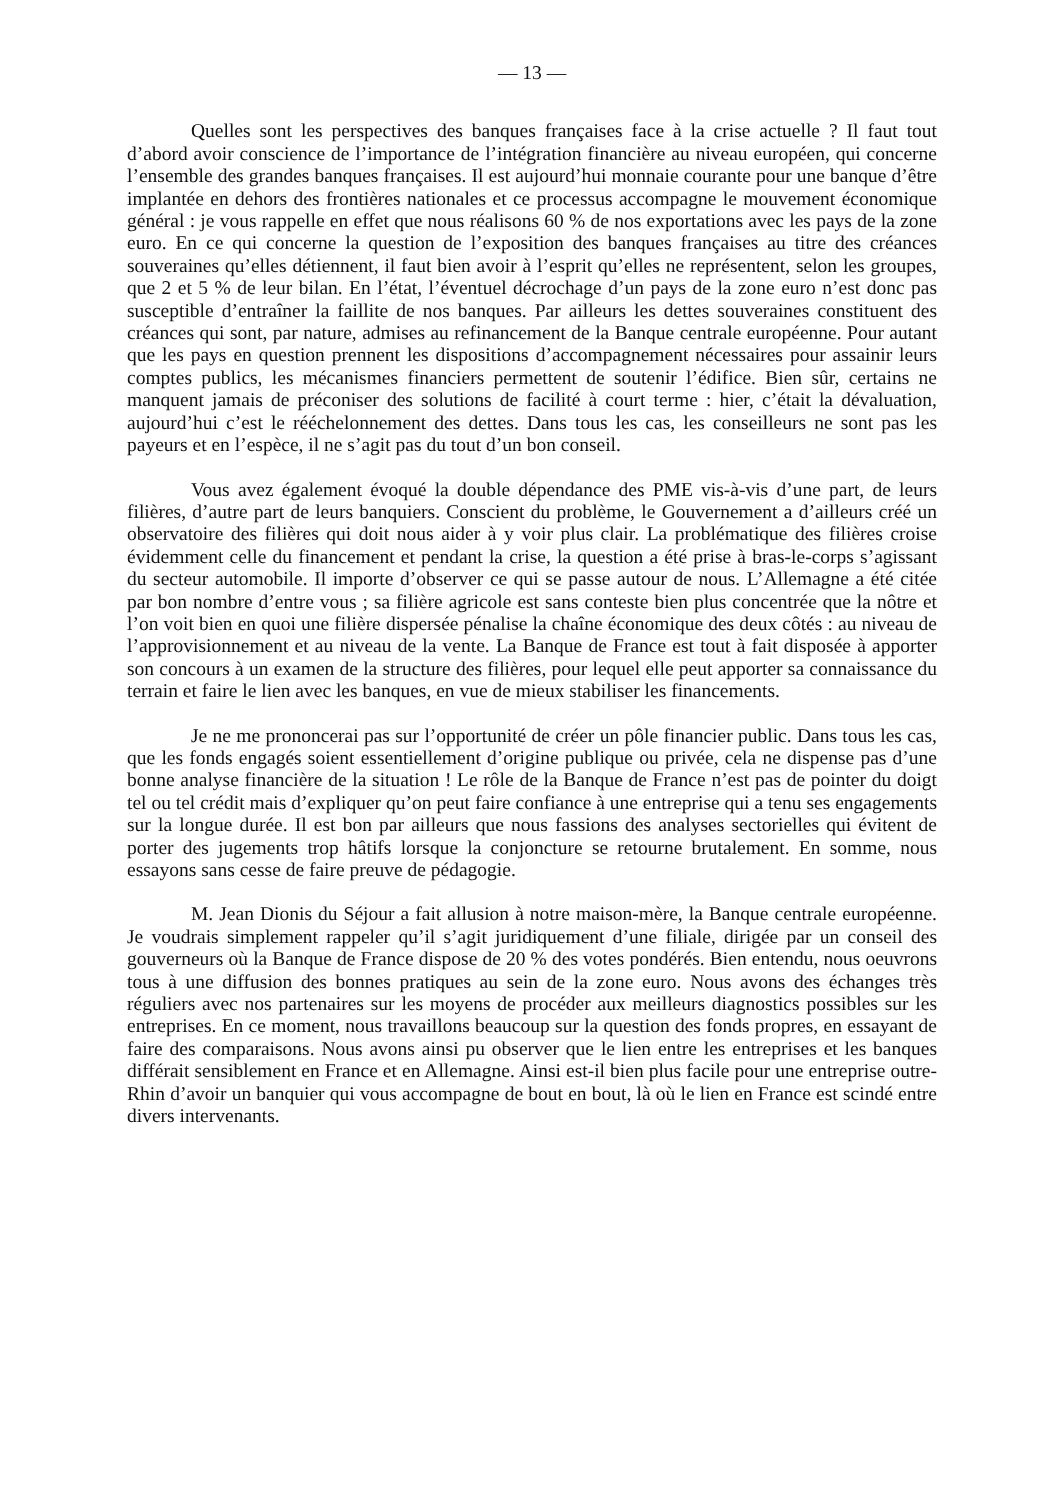— 13 —
Quelles sont les perspectives des banques françaises face à la crise actuelle ? Il faut tout d’abord avoir conscience de l’importance de l’intégration financière au niveau européen, qui concerne l’ensemble des grandes banques françaises. Il est aujourd’hui monnaie courante pour une banque d’être implantée en dehors des frontières nationales et ce processus accompagne le mouvement économique général : je vous rappelle en effet que nous réalisons 60 % de nos exportations avec les pays de la zone euro. En ce qui concerne la question de l’exposition des banques françaises au titre des créances souveraines qu’elles détiennent, il faut bien avoir à l’esprit qu’elles ne représentent, selon les groupes, que 2 et 5 % de leur bilan. En l’état, l’éventuel décrochage d’un pays de la zone euro n’est donc pas susceptible d’entraîner la faillite de nos banques. Par ailleurs les dettes souveraines constituent des créances qui sont, par nature, admises au refinancement de la Banque centrale européenne. Pour autant que les pays en question prennent les dispositions d’accompagnement nécessaires pour assainir leurs comptes publics, les mécanismes financiers permettent de soutenir l’édifice. Bien sûr, certains ne manquent jamais de préconiser des solutions de facilité à court terme : hier, c’était la dévaluation, aujourd’hui c’est le rééchelonnement des dettes. Dans tous les cas, les conseilleurs ne sont pas les payeurs et en l’espèce, il ne s’agit pas du tout d’un bon conseil.
Vous avez également évoqué la double dépendance des PME vis-à-vis d’une part, de leurs filières, d’autre part de leurs banquiers. Conscient du problème, le Gouvernement a d’ailleurs créé un observatoire des filières qui doit nous aider à y voir plus clair. La problématique des filières croise évidemment celle du financement et pendant la crise, la question a été prise à bras-le-corps s’agissant du secteur automobile. Il importe d’observer ce qui se passe autour de nous. L’Allemagne a été citée par bon nombre d’entre vous ; sa filière agricole est sans conteste bien plus concentrée que la nôtre et l’on voit bien en quoi une filière dispersée pénalise la chaîne économique des deux côtés : au niveau de l’approvisionnement et au niveau de la vente. La Banque de France est tout à fait disposée à apporter son concours à un examen de la structure des filières, pour lequel elle peut apporter sa connaissance du terrain et faire le lien avec les banques, en vue de mieux stabiliser les financements.
Je ne me prononcerai pas sur l’opportunité de créer un pôle financier public. Dans tous les cas, que les fonds engagés soient essentiellement d’origine publique ou privée, cela ne dispense pas d’une bonne analyse financière de la situation ! Le rôle de la Banque de France n’est pas de pointer du doigt tel ou tel crédit mais d’expliquer qu’on peut faire confiance à une entreprise qui a tenu ses engagements sur la longue durée. Il est bon par ailleurs que nous fassions des analyses sectorielles qui évitent de porter des jugements trop hâtifs lorsque la conjoncture se retourne brutalement. En somme, nous essayons sans cesse de faire preuve de pédagogie.
M. Jean Dionis du Séjour a fait allusion à notre maison-mère, la Banque centrale européenne. Je voudrais simplement rappeler qu’il s’agit juridiquement d’une filiale, dirigée par un conseil des gouverneurs où la Banque de France dispose de 20 % des votes pondérés. Bien entendu, nous oeuvrons tous à une diffusion des bonnes pratiques au sein de la zone euro. Nous avons des échanges très réguliers avec nos partenaires sur les moyens de procéder aux meilleurs diagnostics possibles sur les entreprises. En ce moment, nous travaillons beaucoup sur la question des fonds propres, en essayant de faire des comparaisons. Nous avons ainsi pu observer que le lien entre les entreprises et les banques différait sensiblement en France et en Allemagne. Ainsi est-il bien plus facile pour une entreprise outre-Rhin d’avoir un banquier qui vous accompagne de bout en bout, là où le lien en France est scindé entre divers intervenants.